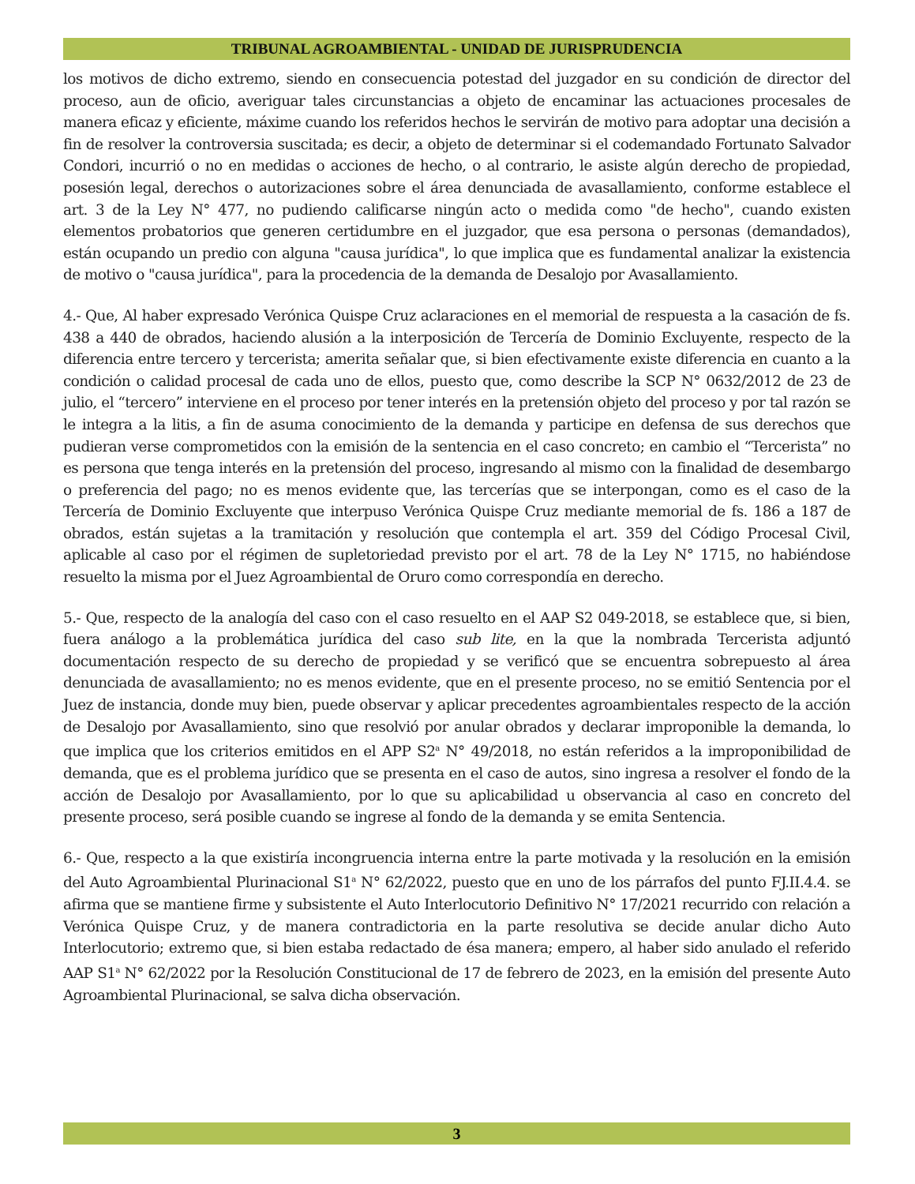TRIBUNAL AGROAMBIENTAL - UNIDAD DE JURISPRUDENCIA
los motivos de dicho extremo, siendo en consecuencia potestad del juzgador en su condición de director del proceso, aun de oficio, averiguar tales circunstancias a objeto de encaminar las actuaciones procesales de manera eficaz y eficiente, máxime cuando los referidos hechos le servirán de motivo para adoptar una decisión a fin de resolver la controversia suscitada; es decir, a objeto de determinar si el codemandado Fortunato Salvador Condori, incurrió o no en medidas o acciones de hecho, o al contrario, le asiste algún derecho de propiedad, posesión legal, derechos o autorizaciones sobre el área denunciada de avasallamiento, conforme establece el art. 3 de la Ley N° 477, no pudiendo calificarse ningún acto o medida como "de hecho", cuando existen elementos probatorios que generen certidumbre en el juzgador, que esa persona o personas (demandados), están ocupando un predio con alguna "causa jurídica", lo que implica que es fundamental analizar la existencia de motivo o "causa jurídica", para la procedencia de la demanda de Desalojo por Avasallamiento.
4.- Que, Al haber expresado Verónica Quispe Cruz aclaraciones en el memorial de respuesta a la casación de fs. 438 a 440 de obrados, haciendo alusión a la interposición de Tercería de Dominio Excluyente, respecto de la diferencia entre tercero y tercerista; amerita señalar que, si bien efectivamente existe diferencia en cuanto a la condición o calidad procesal de cada uno de ellos, puesto que, como describe la SCP N° 0632/2012 de 23 de julio, el “tercero” interviene en el proceso por tener interés en la pretensión objeto del proceso y por tal razón se le integra a la litis, a fin de asuma conocimiento de la demanda y participe en defensa de sus derechos que pudieran verse comprometidos con la emisión de la sentencia en el caso concreto; en cambio el “Tercerista” no es persona que tenga interés en la pretensión del proceso, ingresando al mismo con la finalidad de desembargo o preferencia del pago; no es menos evidente que, las tercerías que se interpongan, como es el caso de la Tercería de Dominio Excluyente que interpuso Verónica Quispe Cruz mediante memorial de fs. 186 a 187 de obrados, están sujetas a la tramitación y resolución que contempla el art. 359 del Código Procesal Civil, aplicable al caso por el régimen de supletoriedad previsto por el art. 78 de la Ley N° 1715, no habiéndose resuelto la misma por el Juez Agroambiental de Oruro como correspondía en derecho.
5.- Que, respecto de la analogía del caso con el caso resuelto en el AAP S2 049-2018, se establece que, si bien, fuera análogo a la problemática jurídica del caso sub lite, en la que la nombrada Tercerista adjuntó documentación respecto de su derecho de propiedad y se verificó que se encuentra sobrepuesto al área denunciada de avasallamiento; no es menos evidente, que en el presente proceso, no se emitió Sentencia por el Juez de instancia, donde muy bien, puede observar y aplicar precedentes agroambientales respecto de la acción de Desalojo por Avasallamiento, sino que resolvió por anular obrados y declarar improponible la demanda, lo que implica que los criterios emitidos en el APP S2<sup>a</sup> N° 49/2018, no están referidos a la improponibilidad de demanda, que es el problema jurídico que se presenta en el caso de autos, sino ingresa a resolver el fondo de la acción de Desalojo por Avasallamiento, por lo que su aplicabilidad u observancia al caso en concreto del presente proceso, será posible cuando se ingrese al fondo de la demanda y se emita Sentencia.
6.- Que, respecto a la que existiría incongruencia interna entre la parte motivada y la resolución en la emisión del Auto Agroambiental Plurinacional S1<sup>a</sup> N° 62/2022, puesto que en uno de los párrafos del punto FJ.II.4.4. se afirma que se mantiene firme y subsistente el Auto Interlocutorio Definitivo N° 17/2021 recurrido con relación a Verónica Quispe Cruz, y de manera contradictoria en la parte resolutiva se decide anular dicho Auto Interlocutorio; extremo que, si bien estaba redactado de ésa manera; empero, al haber sido anulado el referido AAP S1<sup>a</sup> N° 62/2022 por la Resolución Constitucional de 17 de febrero de 2023, en la emisión del presente Auto Agroambiental Plurinacional, se salva dicha observación.
3